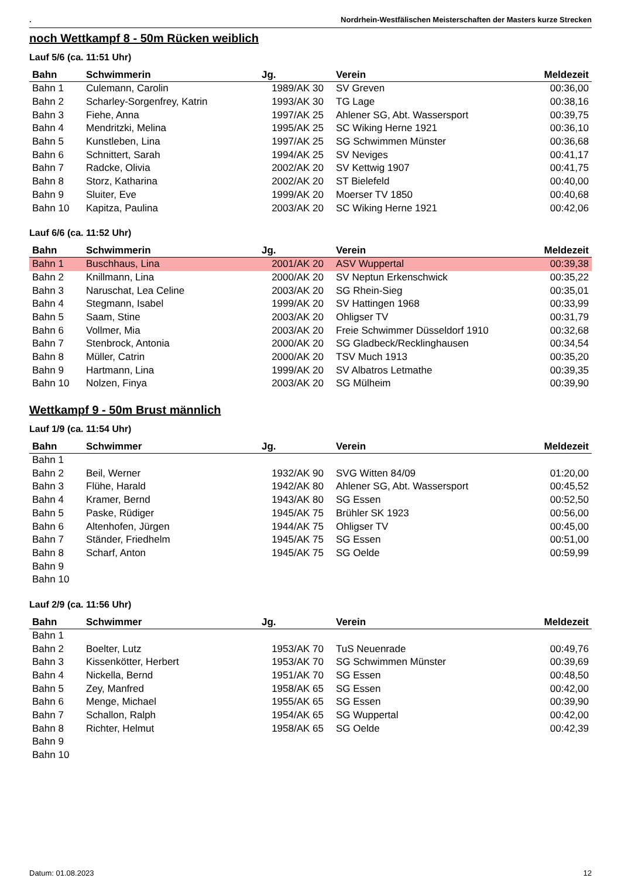. Nordrhein-Westfälischen Meisterschaften der Masters kurze Strecken
noch Wettkampf 8 - 50m Rücken weiblich
Lauf 5/6 (ca. 11:51 Uhr)
| Bahn | Schwimmerin | Jg. | Verein | Meldezeit |
| --- | --- | --- | --- | --- |
| Bahn 1 | Culemann, Carolin | 1989/AK 30 | SV Greven | 00:36,00 |
| Bahn 2 | Scharley-Sorgenfrey, Katrin | 1993/AK 30 | TG Lage | 00:38,16 |
| Bahn 3 | Fiehe, Anna | 1997/AK 25 | Ahlener SG, Abt. Wassersport | 00:39,75 |
| Bahn 4 | Mendritzki, Melina | 1995/AK 25 | SC Wiking Herne 1921 | 00:36,10 |
| Bahn 5 | Kunstleben, Lina | 1997/AK 25 | SG Schwimmen Münster | 00:36,68 |
| Bahn 6 | Schnittert, Sarah | 1994/AK 25 | SV Neviges | 00:41,17 |
| Bahn 7 | Radcke, Olivia | 2002/AK 20 | SV Kettwig 1907 | 00:41,75 |
| Bahn 8 | Storz, Katharina | 2002/AK 20 | ST Bielefeld | 00:40,00 |
| Bahn 9 | Sluiter, Eve | 1999/AK 20 | Moerser TV 1850 | 00:40,68 |
| Bahn 10 | Kapitza, Paulina | 2003/AK 20 | SC Wiking Herne 1921 | 00:42,06 |
Lauf 6/6 (ca. 11:52 Uhr)
| Bahn | Schwimmerin | Jg. | Verein | Meldezeit |
| --- | --- | --- | --- | --- |
| Bahn 1 | Buschhaus, Lina | 2001/AK 20 | ASV Wuppertal | 00:39,38 |
| Bahn 2 | Knillmann, Lina | 2000/AK 20 | SV Neptun Erkenschwick | 00:35,22 |
| Bahn 3 | Naruschat, Lea Celine | 2003/AK 20 | SG Rhein-Sieg | 00:35,01 |
| Bahn 4 | Stegmann, Isabel | 1999/AK 20 | SV Hattingen 1968 | 00:33,99 |
| Bahn 5 | Saam, Stine | 2003/AK 20 | Ohligser TV | 00:31,79 |
| Bahn 6 | Vollmer, Mia | 2003/AK 20 | Freie Schwimmer Düsseldorf 1910 | 00:32,68 |
| Bahn 7 | Stenbrock, Antonia | 2000/AK 20 | SG Gladbeck/Recklinghausen | 00:34,54 |
| Bahn 8 | Müller, Catrin | 2000/AK 20 | TSV Much 1913 | 00:35,20 |
| Bahn 9 | Hartmann, Lina | 1999/AK 20 | SV Albatros Letmathe | 00:39,35 |
| Bahn 10 | Nolzen, Finya | 2003/AK 20 | SG Mülheim | 00:39,90 |
Wettkampf 9 - 50m Brust männlich
Lauf 1/9 (ca. 11:54 Uhr)
| Bahn | Schwimmer | Jg. | Verein | Meldezeit |
| --- | --- | --- | --- | --- |
| Bahn 1 | | | | |
| Bahn 2 | Beil, Werner | 1932/AK 90 | SVG Witten 84/09 | 01:20,00 |
| Bahn 3 | Flühe, Harald | 1942/AK 80 | Ahlener SG, Abt. Wassersport | 00:45,52 |
| Bahn 4 | Kramer, Bernd | 1943/AK 80 | SG Essen | 00:52,50 |
| Bahn 5 | Paske, Rüdiger | 1945/AK 75 | Brühler SK 1923 | 00:56,00 |
| Bahn 6 | Altenhofen, Jürgen | 1944/AK 75 | Ohligser TV | 00:45,00 |
| Bahn 7 | Ständer, Friedhelm | 1945/AK 75 | SG Essen | 00:51,00 |
| Bahn 8 | Scharf, Anton | 1945/AK 75 | SG Oelde | 00:59,99 |
| Bahn 9 | | | | |
| Bahn 10 | | | | |
Lauf 2/9 (ca. 11:56 Uhr)
| Bahn | Schwimmer | Jg. | Verein | Meldezeit |
| --- | --- | --- | --- | --- |
| Bahn 1 | | | | |
| Bahn 2 | Boelter, Lutz | 1953/AK 70 | TuS Neuenrade | 00:49,76 |
| Bahn 3 | Kissenkötter, Herbert | 1953/AK 70 | SG Schwimmen Münster | 00:39,69 |
| Bahn 4 | Nickella, Bernd | 1951/AK 70 | SG Essen | 00:48,50 |
| Bahn 5 | Zey, Manfred | 1958/AK 65 | SG Essen | 00:42,00 |
| Bahn 6 | Menge, Michael | 1955/AK 65 | SG Essen | 00:39,90 |
| Bahn 7 | Schallon, Ralph | 1954/AK 65 | SG Wuppertal | 00:42,00 |
| Bahn 8 | Richter, Helmut | 1958/AK 65 | SG Oelde | 00:42,39 |
| Bahn 9 | | | | |
| Bahn 10 | | | | |
Datum: 01.08.2023 12